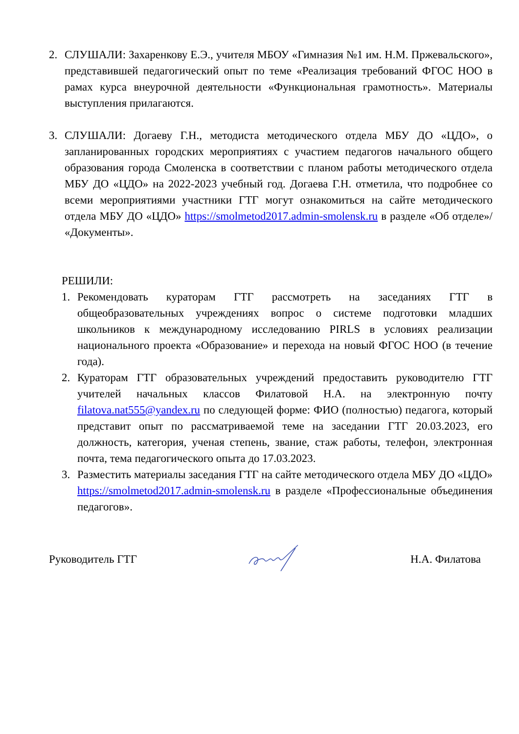2. СЛУШАЛИ: Захаренкову Е.Э., учителя МБОУ «Гимназия №1 им. Н.М. Пржевальского», представившей педагогический опыт по теме «Реализация требований ФГОС НОО в рамах курса внеурочной деятельности «Функциональная грамотность». Материалы выступления прилагаются.
3. СЛУШАЛИ: Догаеву Г.Н., методиста методического отдела МБУ ДО «ЦДО», о запланированных городских мероприятиях с участием педагогов начального общего образования города Смоленска в соответствии с планом работы методического отдела МБУ ДО «ЦДО» на 2022-2023 учебный год. Догаева Г.Н. отметила, что подробнее со всеми мероприятиями участники ГТГ могут ознакомиться на сайте методического отдела МБУ ДО «ЦДО» https://smolmetod2017.admin-smolensk.ru в разделе «Об отделе»/ «Документы».
РЕШИЛИ:
1. Рекомендовать кураторам ГТГ рассмотреть на заседаниях ГТГ в общеобразовательных учреждениях вопрос о системе подготовки младших школьников к международному исследованию PIRLS в условиях реализации национального проекта «Образование» и перехода на новый ФГОС НОО (в течение года).
2. Кураторам ГТГ образовательных учреждений предоставить руководителю ГТГ учителей начальных классов Филатовой Н.А. на электронную почту filatova.nat555@yandex.ru по следующей форме: ФИО (полностью) педагога, который представит опыт по рассматриваемой теме на заседании ГТГ 20.03.2023, его должность, категория, ученая степень, звание, стаж работы, телефон, электронная почта, тема педагогического опыта до 17.03.2023.
3. Разместить материалы заседания ГТГ на сайте методического отдела МБУ ДО «ЦДО» https://smolmetod2017.admin-smolensk.ru в разделе «Профессиональные объединения педагогов».
Руководитель ГТГ Н.А. Филатова